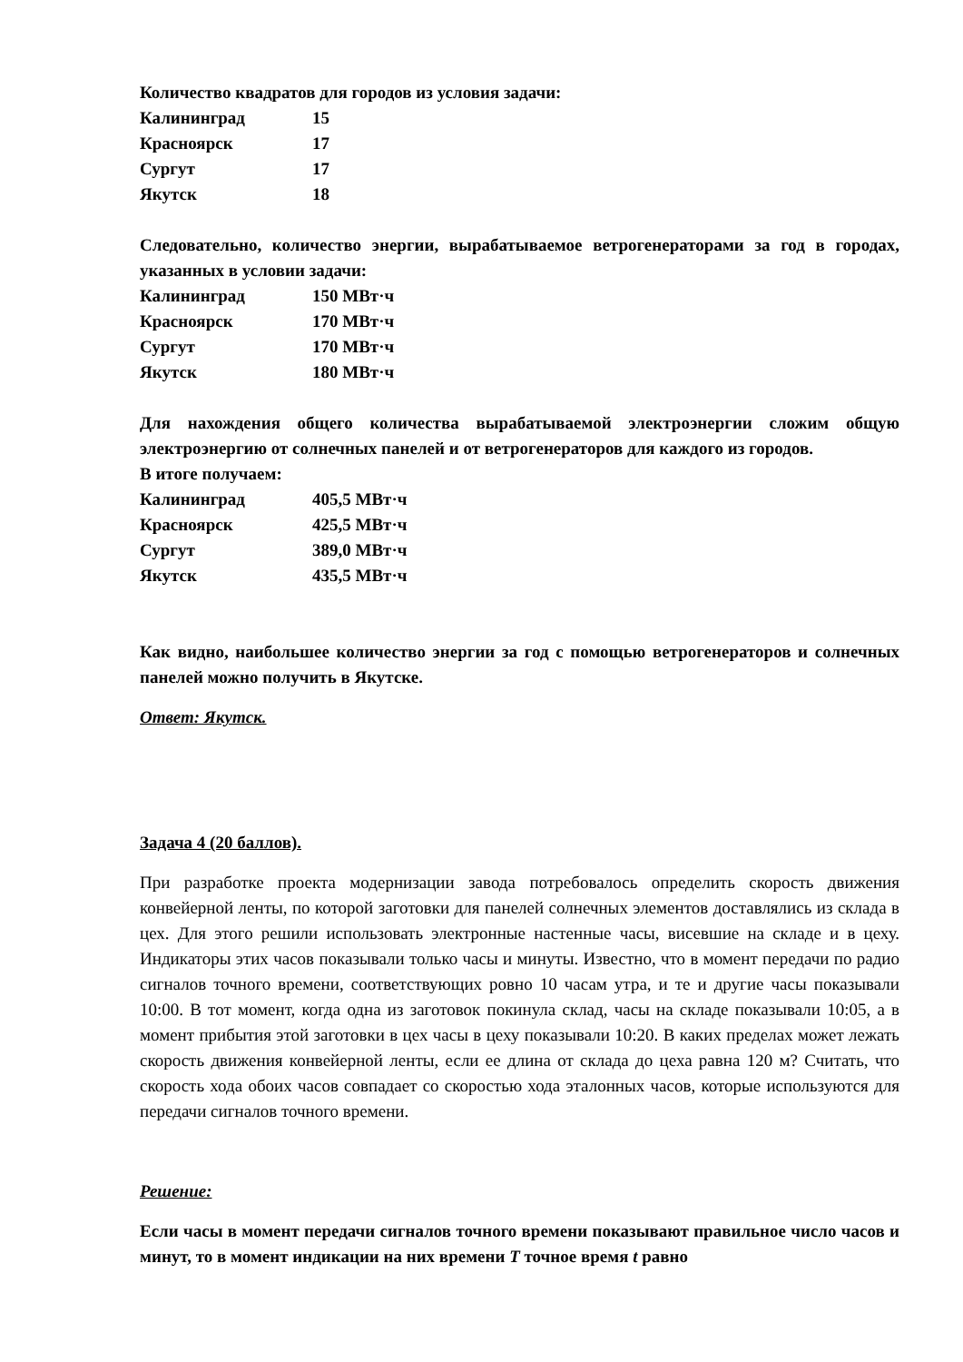Количество квадратов для городов из условия задачи:
| Калининград | 15 |
| Красноярск | 17 |
| Сургут | 17 |
| Якутск | 18 |
Следовательно, количество энергии, вырабатываемое ветрогенераторами за год в городах, указанных в условии задачи:
| Калининград | 150 МВт·ч |
| Красноярск | 170 МВт·ч |
| Сургут | 170 МВт·ч |
| Якутск | 180 МВт·ч |
Для нахождения общего количества вырабатываемой электроэнергии сложим общую электроэнергию от солнечных панелей и от ветрогенераторов для каждого из городов.
В итоге получаем:
| Калининград | 405,5 МВт·ч |
| Красноярск | 425,5 МВт·ч |
| Сургут | 389,0 МВт·ч |
| Якутск | 435,5 МВт·ч |
Как видно, наибольшее количество энергии за год с помощью ветрогенераторов и солнечных панелей можно получить в Якутске.
Ответ: Якутск.
Задача 4 (20 баллов).
При разработке проекта модернизации завода потребовалось определить скорость движения конвейерной ленты, по которой заготовки для панелей солнечных элементов доставлялись из склада в цех. Для этого решили использовать электронные настенные часы, висевшие на складе и в цеху. Индикаторы этих часов показывали только часы и минуты. Известно, что в момент передачи по радио сигналов точного времени, соответствующих ровно 10 часам утра, и те и другие часы показывали 10:00. В тот момент, когда одна из заготовок покинула склад, часы на складе показывали 10:05, а в момент прибытия этой заготовки в цех часы в цеху показывали 10:20. В каких пределах может лежать скорость движения конвейерной ленты, если ее длина от склада до цеха равна 120 м? Считать, что скорость хода обоих часов совпадает со скоростью хода эталонных часов, которые используются для передачи сигналов точного времени.
Решение:
Если часы в момент передачи сигналов точного времени показывают правильное число часов и минут, то в момент индикации на них времени T точное время t равно